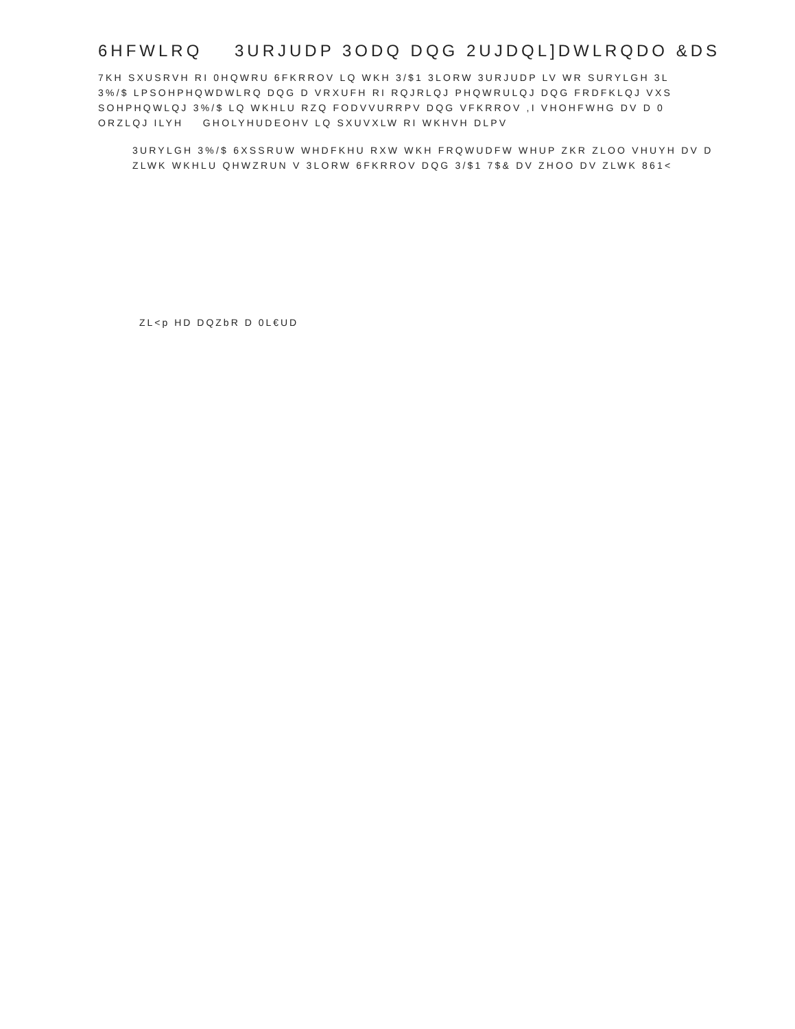6HFWLRQ 3URJUDP 3ODQ DQG 2UJDQL]DWLRQDO &DS
7KH SXUSRVH RI 0HQWRU 6FKRROV LQ WKH 3/$1 3LORW 3URJUDP LV WR SURYLGH 3L
3%/$ LPSOHPHQWDWLRQ DQG D VRXUFH RI RQJRLQJ PHQWRULQJ DQG FRDFKLQJ VXS
SOHPHQWLQJ 3%/$ LQ WKHLU RZQ FODVVURRPV DQG VFKRROV ,I VHOHFWHG DV D 0
ORZLQJ ILYH GHOLYHUDEOHV LQ SXUVXLW RI WKHVH DLPV
3URYLGH 3%/$ 6XSSRUW WHDFKHU RXW WKH FRQWUDFW WHUP ZKR ZLOO VHUYH DV D
ZLWK WKHLU QHWZRUN V 3LORW 6FKRROV DQG 3/$1 7$& DV ZHOO DV ZLWK 861<
ZL<p HD DQZbR D 0L€UD